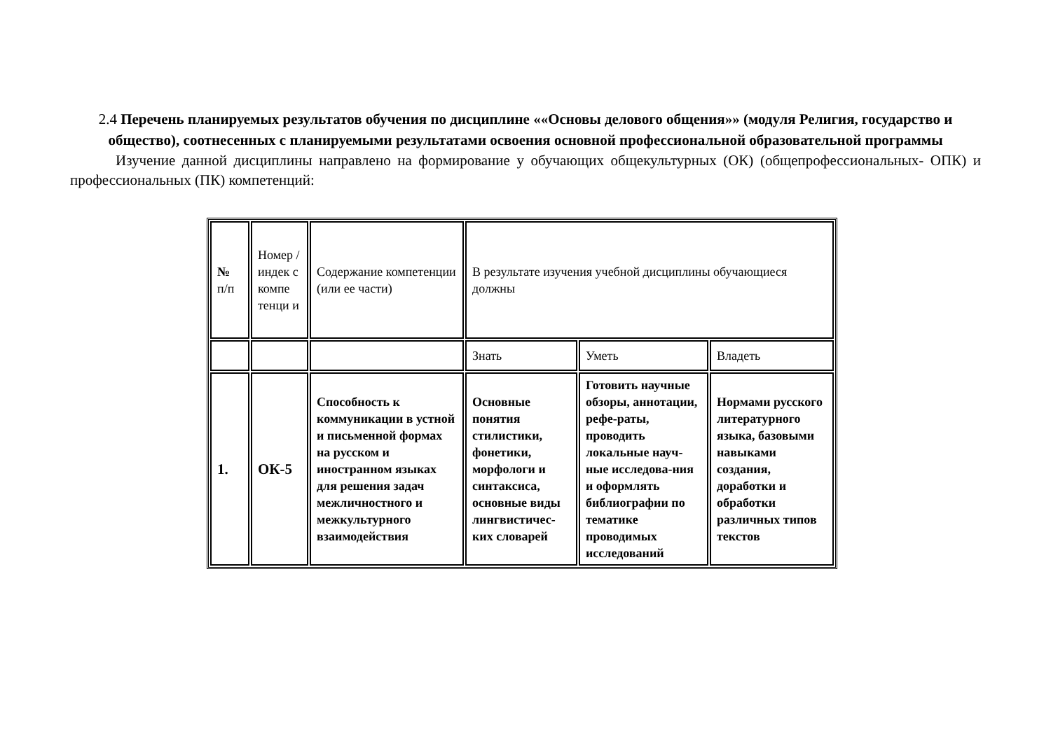2.4 Перечень планируемых результатов обучения по дисциплине ««Основы делового общения»» (модуля Религия, государство и общество), соотнесенных с планируемыми результатами освоения основной профессиональной образовательной программы
Изучение данной дисциплины направлено на формирование у обучающих общекультурных (ОК) (общепрофессиональных- ОПК) и профессиональных (ПК) компетенций:
| № п/п | Номер /индек с компе тенци и | Содержание компетенции (или ее части) | В результате изучения учебной дисциплины обучающиеся должны | | |
| | | | Знать | Уметь | Владеть |
| 1. | ОК-5 | Способность к коммуникации в устной и письменной формах на русском и иностранном языках для решения задач межличностного и межкультурного взаимодействия | Основные понятия стилистики, фонетики, морфологи и синтаксиса, основные виды лингвистичес-ких словарей | Готовить научные обзоры, аннотации, рефе-раты, проводить локальные науч-ные исследова-ния и оформлять библиографии по тематике проводимых исследований | Нормами русского литературного языка, базовыми навыками создания, доработки и обработки различных типов текстов |